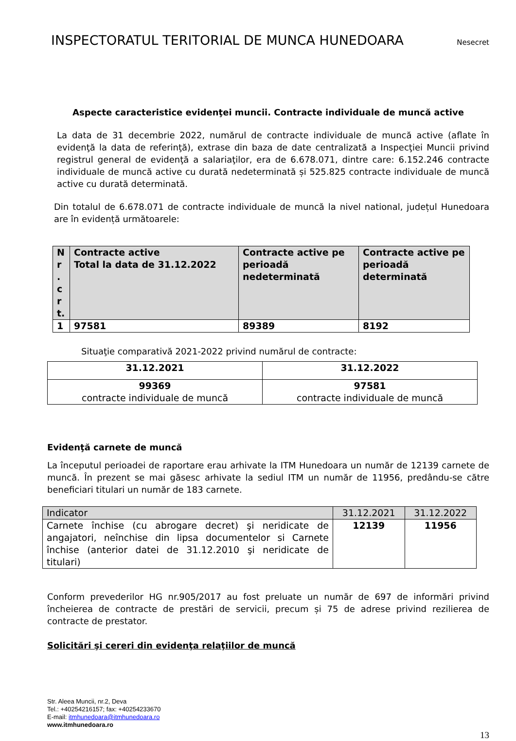INSPECTORATUL TERITORIAL DE MUNCA HUNEDOARA
Nesecret
Aspecte caracteristice evidenţei muncii. Contracte individuale de muncă active
La data de 31 decembrie 2022, numărul de contracte individuale de muncă active (aflate în evidenţă la data de referinţă), extrase din baza de date centralizată a Inspecţiei Muncii privind registrul general de evidenţă a salariaţilor, era de 6.678.071, dintre care: 6.152.246 contracte individuale de muncă active cu durată nedeterminată și 525.825 contracte individuale de muncă active cu durată determinată.
Din totalul de 6.678.071 de contracte individuale de muncă la nivel national, județul Hunedoara are în evidență următoarele:
| N r . c r t. | Contracte active Total la data de 31.12.2022 | Contracte active pe perioadă nedeterminată | Contracte active pe perioadă determinată |
| --- | --- | --- | --- |
| 1 | 97581 | 89389 | 8192 |
Situaţie comparativă 2021-2022 privind numărul de contracte:
| 31.12.2021 | 31.12.2022 |
| --- | --- |
| 99369 contracte individuale de muncă | 97581 contracte individuale de muncă |
Evidenţă carnete de muncă
La începutul perioadei de raportare erau arhivate la ITM Hunedoara un număr de 12139 carnete de muncă. În prezent se mai găsesc arhivate la sediul ITM un număr de 11956, predându-se către beneficiari titulari un număr de 183 carnete.
| Indicator | 31.12.2021 | 31.12.2022 |
| Carnete închise (cu abrogare decret) şi neridicate de angajatori, neînchise din lipsa documentelor si Carnete închise (anterior datei de 31.12.2010 şi neridicate de titulari) | 12139 | 11956 |
Conform prevederilor HG nr.905/2017 au fost preluate un număr de 697 de informări privind încheierea de contracte de prestări de servicii, precum și 75 de adrese privind rezilierea de contracte de prestator.
Solicitări şi cereri din evidenţa relaţiilor de muncă
Str. Aleea Muncii, nr.2, Deva
Tel.: +40254216157; fax: +40254233670
E-mail: itmhunedoara@itmhunedoara.ro
www.itmhunedoara.ro
13